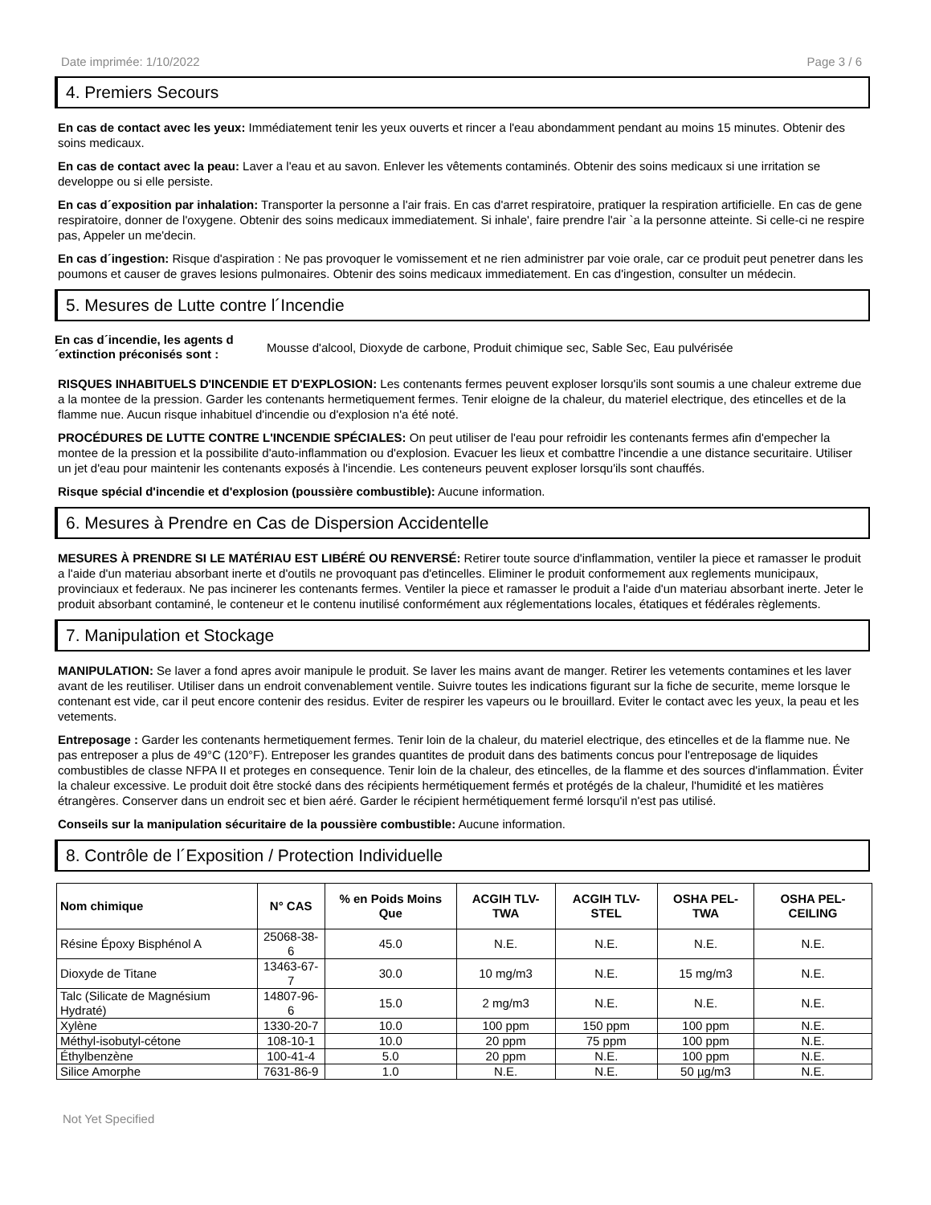Date imprimée: 1/10/2022 Page 3 / 6
4. Premiers Secours
En cas de contact avec les yeux: Immédiatement tenir les yeux ouverts et rincer a l'eau abondamment pendant au moins 15 minutes. Obtenir des soins medicaux.
En cas de contact avec la peau: Laver a l'eau et au savon. Enlever les vêtements contaminés. Obtenir des soins medicaux si une irritation se developpe ou si elle persiste.
En cas d´exposition par inhalation: Transporter la personne a l'air frais. En cas d'arret respiratoire, pratiquer la respiration artificielle. En cas de gene respiratoire, donner de l'oxygene. Obtenir des soins medicaux immediatement. Si inhale', faire prendre l'air `a la personne atteinte. Si celle-ci ne respire pas, Appeler un me'decin.
En cas d´ingestion: Risque d'aspiration : Ne pas provoquer le vomissement et ne rien administrer par voie orale, car ce produit peut penetrer dans les poumons et causer de graves lesions pulmonaires. Obtenir des soins medicaux immediatement. En cas d'ingestion, consulter un médecin.
5. Mesures de Lutte contre l´Incendie
En cas d´incendie, les agents d ´extinction préconisés sont : Mousse d'alcool, Dioxyde de carbone, Produit chimique sec, Sable Sec, Eau pulvérisée
RISQUES INHABITUELS D'INCENDIE ET D'EXPLOSION: Les contenants fermes peuvent exploser lorsqu'ils sont soumis a une chaleur extreme due a la montee de la pression. Garder les contenants hermetiquement fermes. Tenir eloigne de la chaleur, du materiel electrique, des etincelles et de la flamme nue. Aucun risque inhabituel d'incendie ou d'explosion n'a été noté.
PROCÉDURES DE LUTTE CONTRE L'INCENDIE SPÉCIALES: On peut utiliser de l'eau pour refroidir les contenants fermes afin d'empecher la montee de la pression et la possibilite d'auto-inflammation ou d'explosion. Evacuer les lieux et combattre l'incendie a une distance securitaire. Utiliser un jet d'eau pour maintenir les contenants exposés à l'incendie. Les conteneurs peuvent exploser lorsqu'ils sont chauffés.
Risque spécial d'incendie et d'explosion (poussière combustible): Aucune information.
6. Mesures à Prendre en Cas de Dispersion Accidentelle
MESURES À PRENDRE SI LE MATÉRIAU EST LIBÉRÉ OU RENVERSÉ: Retirer toute source d'inflammation, ventiler la piece et ramasser le produit a l'aide d'un materiau absorbant inerte et d'outils ne provoquant pas d'etincelles. Eliminer le produit conformement aux reglements municipaux, provinciaux et federaux. Ne pas incinerer les contenants fermes. Ventiler la piece et ramasser le produit a l'aide d'un materiau absorbant inerte. Jeter le produit absorbant contaminé, le conteneur et le contenu inutilisé conformément aux réglementations locales, étatiques et fédérales règlements.
7. Manipulation et Stockage
MANIPULATION: Se laver a fond apres avoir manipule le produit. Se laver les mains avant de manger. Retirer les vetements contamines et les laver avant de les reutiliser. Utiliser dans un endroit convenablement ventile. Suivre toutes les indications figurant sur la fiche de securite, meme lorsque le contenant est vide, car il peut encore contenir des residus. Eviter de respirer les vapeurs ou le brouillard. Eviter le contact avec les yeux, la peau et les vetements.
Entreposage : Garder les contenants hermetiquement fermes. Tenir loin de la chaleur, du materiel electrique, des etincelles et de la flamme nue. Ne pas entreposer a plus de 49°C (120°F). Entreposer les grandes quantites de produit dans des batiments concus pour l'entreposage de liquides combustibles de classe NFPA II et proteges en consequence. Tenir loin de la chaleur, des etincelles, de la flamme et des sources d'inflammation. Éviter la chaleur excessive. Le produit doit être stocké dans des récipients hermétiquement fermés et protégés de la chaleur, l'humidité et les matières étrangères. Conserver dans un endroit sec et bien aéré. Garder le récipient hermétiquement fermé lorsqu'il n'est pas utilisé.
Conseils sur la manipulation sécuritaire de la poussière combustible: Aucune information.
8. Contrôle de l´Exposition / Protection Individuelle
| Nom chimique | N° CAS | % en Poids Moins Que | ACGIH TLV-TWA | ACGIH TLV-STEL | OSHA PEL-TWA | OSHA PEL-CEILING |
| --- | --- | --- | --- | --- | --- | --- |
| Résine Époxy Bisphénol A | 25068-38-6 | 45.0 | N.E. | N.E. | N.E. | N.E. |
| Dioxyde de Titane | 13463-67-7 | 30.0 | 10 mg/m3 | N.E. | 15 mg/m3 | N.E. |
| Talc (Silicate de Magnésium Hydraté) | 14807-96-6 | 15.0 | 2 mg/m3 | N.E. | N.E. | N.E. |
| Xylène | 1330-20-7 | 10.0 | 100 ppm | 150 ppm | 100 ppm | N.E. |
| Méthyl-isobutyl-cétone | 108-10-1 | 10.0 | 20 ppm | 75 ppm | 100 ppm | N.E. |
| Éthylbenzène | 100-41-4 | 5.0 | 20 ppm | N.E. | 100 ppm | N.E. |
| Silice Amorphe | 7631-86-9 | 1.0 | N.E. | N.E. | 50 µg/m3 | N.E. |
Not Yet Specified